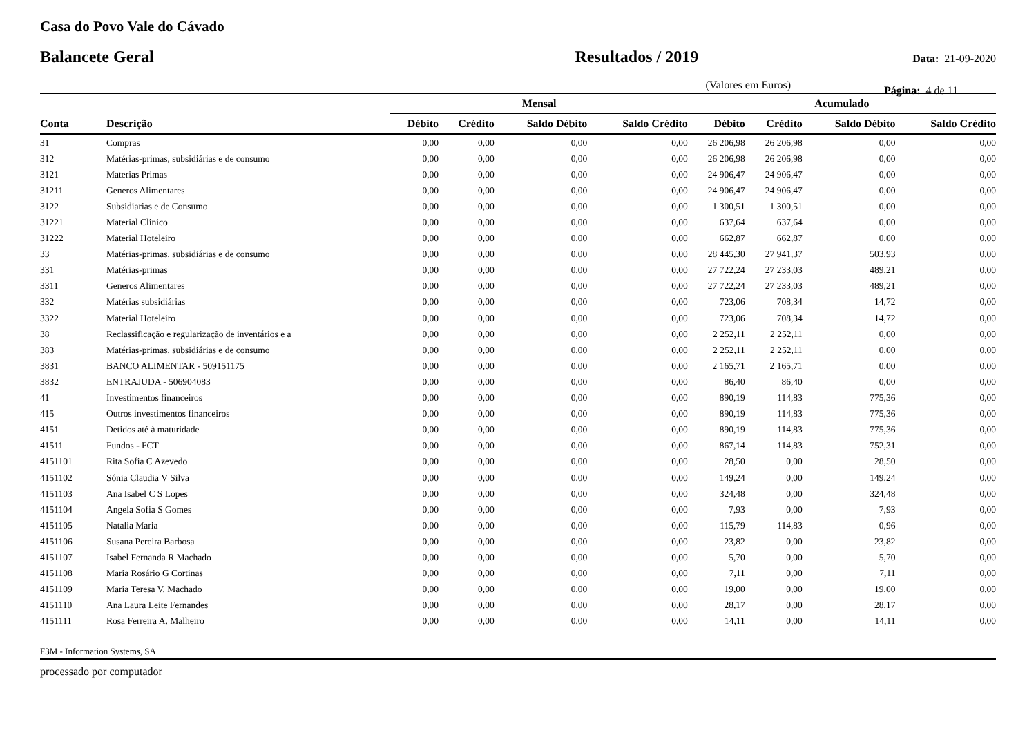Casa do Povo Vale do Cávado
Balancete Geral Resultados / 2019 Data: 21-09-2020
(Valores em Euros) Página: 4 de 11
| | | Mensal | | | | Acumulado | | | |
| --- | --- | --- | --- | --- | --- | --- | --- | --- | --- |
| Conta | Descrição | Débito | Crédito | Saldo Débito | Saldo Crédito | Débito | Crédito | Saldo Débito | Saldo Crédito |
| 31 | Compras | 0,00 | 0,00 | 0,00 | 0,00 | 26 206,98 | 26 206,98 | 0,00 | 0,00 |
| 312 | Matérias-primas, subsidiárias e de consumo | 0,00 | 0,00 | 0,00 | 0,00 | 26 206,98 | 26 206,98 | 0,00 | 0,00 |
| 3121 | Materias Primas | 0,00 | 0,00 | 0,00 | 0,00 | 24 906,47 | 24 906,47 | 0,00 | 0,00 |
| 31211 | Generos Alimentares | 0,00 | 0,00 | 0,00 | 0,00 | 24 906,47 | 24 906,47 | 0,00 | 0,00 |
| 3122 | Subsidiarias e de Consumo | 0,00 | 0,00 | 0,00 | 0,00 | 1 300,51 | 1 300,51 | 0,00 | 0,00 |
| 31221 | Material Clinico | 0,00 | 0,00 | 0,00 | 0,00 | 637,64 | 637,64 | 0,00 | 0,00 |
| 31222 | Material Hoteleiro | 0,00 | 0,00 | 0,00 | 0,00 | 662,87 | 662,87 | 0,00 | 0,00 |
| 33 | Matérias-primas, subsidiárias e de consumo | 0,00 | 0,00 | 0,00 | 0,00 | 28 445,30 | 27 941,37 | 503,93 | 0,00 |
| 331 | Matérias-primas | 0,00 | 0,00 | 0,00 | 0,00 | 27 722,24 | 27 233,03 | 489,21 | 0,00 |
| 3311 | Generos Alimentares | 0,00 | 0,00 | 0,00 | 0,00 | 27 722,24 | 27 233,03 | 489,21 | 0,00 |
| 332 | Matérias subsidiárias | 0,00 | 0,00 | 0,00 | 0,00 | 723,06 | 708,34 | 14,72 | 0,00 |
| 3322 | Material Hoteleiro | 0,00 | 0,00 | 0,00 | 0,00 | 723,06 | 708,34 | 14,72 | 0,00 |
| 38 | Reclassificação e regularização de inventários e a | 0,00 | 0,00 | 0,00 | 0,00 | 2 252,11 | 2 252,11 | 0,00 | 0,00 |
| 383 | Matérias-primas, subsidiárias e de consumo | 0,00 | 0,00 | 0,00 | 0,00 | 2 252,11 | 2 252,11 | 0,00 | 0,00 |
| 3831 | BANCO ALIMENTAR - 509151175 | 0,00 | 0,00 | 0,00 | 0,00 | 2 165,71 | 2 165,71 | 0,00 | 0,00 |
| 3832 | ENTRAJUDA - 506904083 | 0,00 | 0,00 | 0,00 | 0,00 | 86,40 | 86,40 | 0,00 | 0,00 |
| 41 | Investimentos financeiros | 0,00 | 0,00 | 0,00 | 0,00 | 890,19 | 114,83 | 775,36 | 0,00 |
| 415 | Outros investimentos financeiros | 0,00 | 0,00 | 0,00 | 0,00 | 890,19 | 114,83 | 775,36 | 0,00 |
| 4151 | Detidos até à maturidade | 0,00 | 0,00 | 0,00 | 0,00 | 890,19 | 114,83 | 775,36 | 0,00 |
| 41511 | Fundos - FCT | 0,00 | 0,00 | 0,00 | 0,00 | 867,14 | 114,83 | 752,31 | 0,00 |
| 4151101 | Rita Sofia C Azevedo | 0,00 | 0,00 | 0,00 | 0,00 | 28,50 | 0,00 | 28,50 | 0,00 |
| 4151102 | Sónia Claudia V Silva | 0,00 | 0,00 | 0,00 | 0,00 | 149,24 | 0,00 | 149,24 | 0,00 |
| 4151103 | Ana Isabel C S Lopes | 0,00 | 0,00 | 0,00 | 0,00 | 324,48 | 0,00 | 324,48 | 0,00 |
| 4151104 | Angela Sofia S Gomes | 0,00 | 0,00 | 0,00 | 0,00 | 7,93 | 0,00 | 7,93 | 0,00 |
| 4151105 | Natalia Maria | 0,00 | 0,00 | 0,00 | 0,00 | 115,79 | 114,83 | 0,96 | 0,00 |
| 4151106 | Susana Pereira Barbosa | 0,00 | 0,00 | 0,00 | 0,00 | 23,82 | 0,00 | 23,82 | 0,00 |
| 4151107 | Isabel Fernanda R Machado | 0,00 | 0,00 | 0,00 | 0,00 | 5,70 | 0,00 | 5,70 | 0,00 |
| 4151108 | Maria Rosário G Cortinas | 0,00 | 0,00 | 0,00 | 0,00 | 7,11 | 0,00 | 7,11 | 0,00 |
| 4151109 | Maria Teresa V. Machado | 0,00 | 0,00 | 0,00 | 0,00 | 19,00 | 0,00 | 19,00 | 0,00 |
| 4151110 | Ana Laura Leite Fernandes | 0,00 | 0,00 | 0,00 | 0,00 | 28,17 | 0,00 | 28,17 | 0,00 |
| 4151111 | Rosa Ferreira A. Malheiro | 0,00 | 0,00 | 0,00 | 0,00 | 14,11 | 0,00 | 14,11 | 0,00 |
F3M - Information Systems, SA
processado por computador